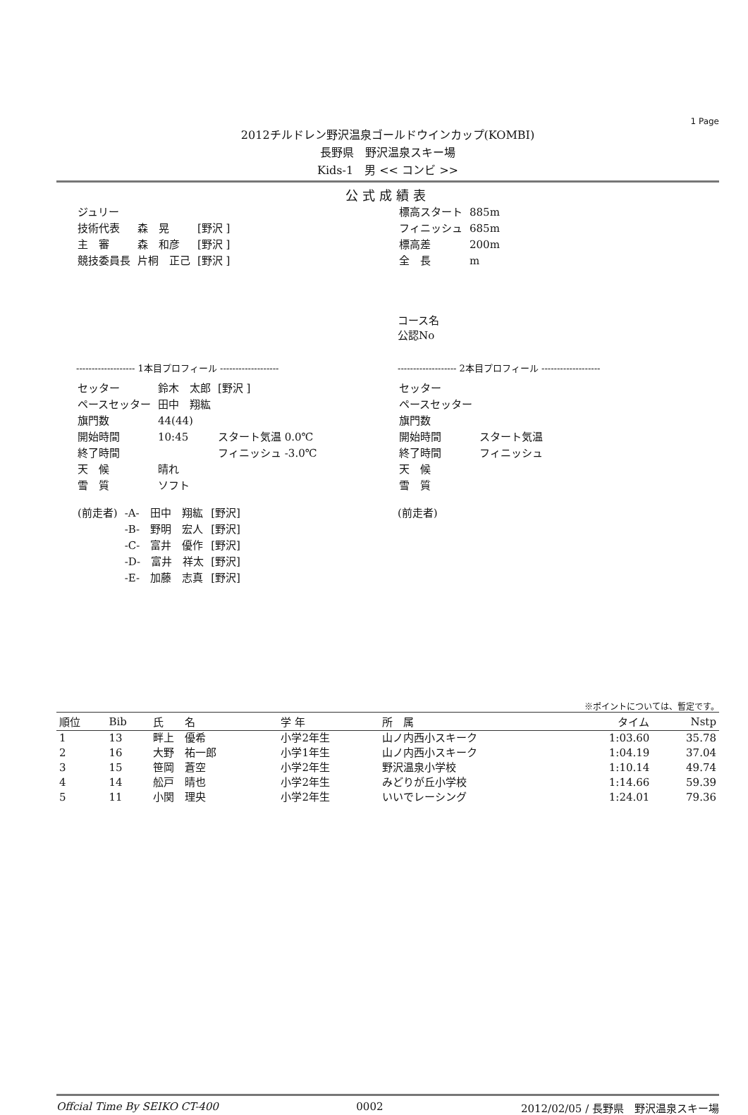1 Page
2012チルドレン野沢温泉ゴールドウインカップ(KOMBI)
長野県　野沢温泉スキー場
Kids-1　男 << コンビ >>
公式成績表
| ジュリー | | |
| 技術代表 | 森 晃 | [野沢 ] |
| 主 審 | 森 和彦 | [野沢 ] |
| 競技委員長 | 片桐 正己 | [野沢 ] |
| 標高スタート | 885m |
| フィニッシュ | 685m |
| 標高差 | 200m |
| 全 長 | m |
コース名
公認No
------------------- 1本目プロフィール -------------------
| セッター | 鈴木 太郎 | [野沢 ] |
| ペースセッター | 田中 翔紘 | |
| 旗門数 | 44(44) | |
| 開始時間 | 10:45 | スタート気温 0.0℃ |
| 終了時間 | | フィニッシュ -3.0℃ |
| 天 候 | 晴れ | |
| 雪 質 | ソフト | |
| (前走者) | -A- 田中 翔紘 | [野沢] |
| | -B- 野明 宏人 | [野沢] |
| | -C- 富井 優作 | [野沢] |
| | -D- 富井 祥太 | [野沢] |
| | -E- 加藤 志真 | [野沢] |
------------------- 2本目プロフィール -------------------
| セッター | |
| ペースセッター | |
| 旗門数 | |
| 開始時間 | スタート気温 |
| 終了時間 | フィニッシュ |
| 天 候 | |
| 雪 質 | |
(前走者)
※ポイントについては、暫定です。
| 順位 | Bib | 氏 名 | 学 年 | 所 属 | タイム | Nstp |
| --- | --- | --- | --- | --- | --- | --- |
| 1 | 13 | 畔上 優希 | 小学2年生 | 山ノ内西小スキーク | 1:03.60 | 35.78 |
| 2 | 16 | 大野 祐一郎 | 小学1年生 | 山ノ内西小スキーク | 1:04.19 | 37.04 |
| 3 | 15 | 笹岡 蒼空 | 小学2年生 | 野沢温泉小学校 | 1:10.14 | 49.74 |
| 4 | 14 | 舩戸 晴也 | 小学2年生 | みどりが丘小学校 | 1:14.66 | 59.39 |
| 5 | 11 | 小関 理央 | 小学2年生 | いいでレーシング | 1:24.01 | 79.36 |
Offcial Time By SEIKO CT-400 0002 2012/02/05 / 長野県　野沢温泉スキー場